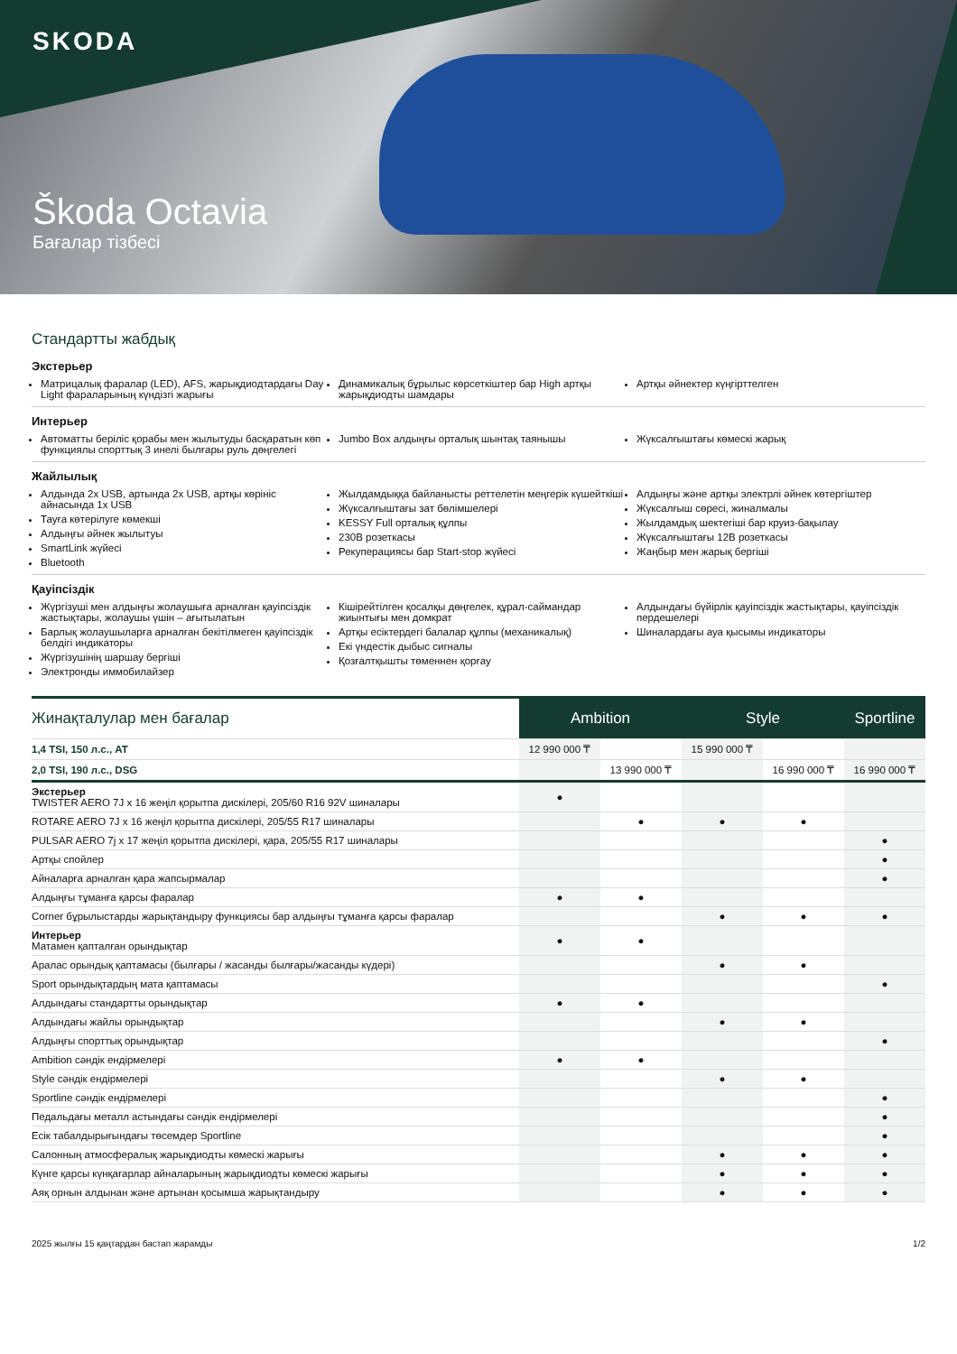SKODA
Škoda Octavia
Бағалар тізбесі
Стандартты жабдық
Экстерьер
Матрицалық фаралар (LED), AFS, жарықдиодтардағы Day Light фараларының күндізгі жарығы
Динамикалық бұрылыс көрсеткіштер бар High артқы жарықдиодты шамдары
Артқы әйнектер күңгірттелген
Интерьер
Автоматты беріліс қорабы мен жылытуды басқаратын көп функциялы спорттық 3 инелі былғары руль дөңгелегі
Jumbo Box алдыңғы орталық шынтақ таянышы
Жүксалғыштағы көмескі жарық
Жайлылық
Алдында 2x USB, артында 2x USB, артқы көрініс айнасында 1x USB
Тауға көтерілуге көмекші
Алдыңғы әйнек жылытуы
SmartLink жүйесі
Bluetooth
Жылдамдыққа байланысты реттелетін меңгерік күшейткіші
Жүксалғыштағы зат бөлімшелері
KESSY Full орталық құлпы
230В розеткасы
Рекуперациясы бар Start-stop жүйесі
Алдыңғы және артқы электрлі әйнек көтергіштер
Жүксалғыш сөресі, жиналмалы
Жылдамдық шектегіші бар круиз-бақылау
Жүксалғыштағы 12В розеткасы
Жаңбыр мен жарық бергіші
Қауіпсіздік
Жүргізуші мен алдыңғы жолаушыға арналған қауіпсіздік жастықтары, жолаушы үшін – ағытылатын
Барлық жолаушыларға арналған бекітілмеген қауіпсіздік белдігі индикаторы
Жүргізушінің шаршау бергіші
Электронды иммобилайзер
Кішірейтілген қосалқы дөңгелек, құрал-саймандар жиынтығы мен домкрат
Артқы есіктердегі балалар құлпы (механикалық)
Екі үндестік дыбыс сигналы
Қозғалтқышты төменнен қорғау
Алдындағы бүйірлік қауіпсіздік жастықтары, қауіпсіздік пердешелері
Шиналардағы ауа қысымы индикаторы
| Жинақталулар мен бағалар | Ambition | | Style | | Sportline |
| --- | --- | --- | --- | --- | --- |
| 1,4 TSI, 150 л.с., AT | 12 990 000 ₸ | | 15 990 000 ₸ | | |
| 2,0 TSI, 190 л.с., DSG | | 13 990 000 ₸ | | 16 990 000 ₸ | 16 990 000 ₸ |
| Экстерьер TWISTER AERO 7J x 16 жеңіл қорытпа дискілері, 205/60 R16 92V шиналары | ● | | | | |
| ROTARE AERO 7J x 16 жеңіл қорытпа дискілері, 205/55 R17 шиналары | | ● | ● | ● | |
| PULSAR AERO 7j x 17 жеңіл қорытпа дискілері, қара, 205/55 R17 шиналары | | | | | ● |
| Артқы спойлер | | | | | ● |
| Айналарға арналған қара жапсырмалар | | | | | ● |
| Алдыңғы тұманға қарсы фаралар | ● | ● | | | |
| Corner бұрылыстарды жарықтандыру функциясы бар алдыңғы тұманға қарсы фаралар | | | ● | ● | ● |
| Интерьер Матамен қапталған орындықтар | ● | ● | | | |
| Аралас орындық қаптамасы (былғары / жасанды былғары/жасанды күдері) | | | ● | ● | |
| Sport орындықтардың мата қаптамасы | | | | | ● |
| Алдындағы стандартты орындықтар | ● | ● | | | |
| Алдындағы жайлы орындықтар | | | ● | ● | |
| Алдыңғы спорттық орындықтар | | | | | ● |
| Ambition сәндік ендірмелері | ● | ● | | | |
| Style сәндік ендірмелері | | | ● | ● | |
| Sportline сәндік ендірмелері | | | | | ● |
| Педальдағы металл астындағы сәндік ендірмелері | | | | | ● |
| Есік табалдырығындағы төсемдер Sportline | | | | | ● |
| Салонның атмосфералық жарықдиодты көмескі жарығы | | | ● | ● | ● |
| Күнге қарсы күнқағарлар айналарының жарықдиодты көмескі жарығы | | | ● | ● | ● |
| Аяқ орнын алдынан және артынан қосымша жарықтандыру | | | ● | ● | ● |
2025 жылғы 15 қаңтардан бастап жарамды 1/2